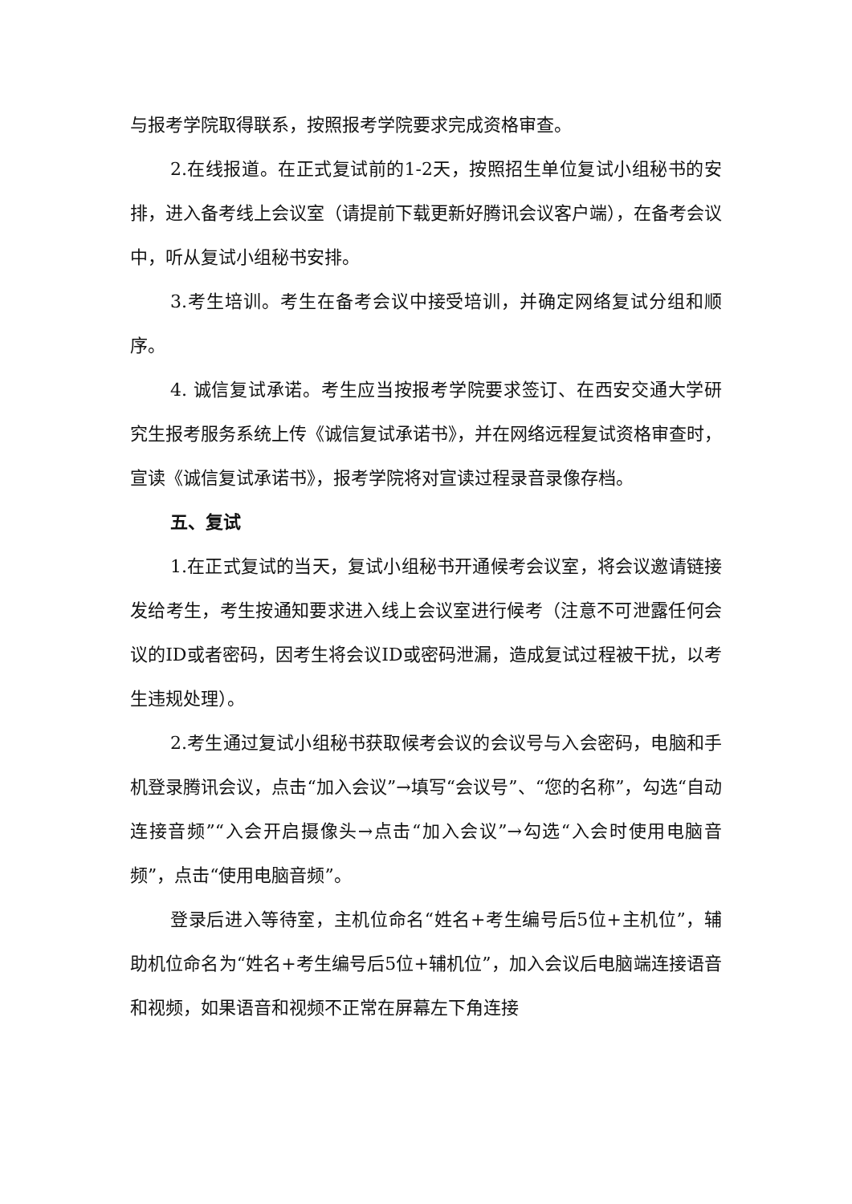与报考学院取得联系，按照报考学院要求完成资格审查。
2.在线报道。在正式复试前的1-2天，按照招生单位复试小组秘书的安排，进入备考线上会议室（请提前下载更新好腾讯会议客户端），在备考会议中，听从复试小组秘书安排。
3.考生培训。考生在备考会议中接受培训，并确定网络复试分组和顺序。
4. 诚信复试承诺。考生应当按报考学院要求签订、在西安交通大学研究生报考服务系统上传《诚信复试承诺书》，并在网络远程复试资格审查时，宣读《诚信复试承诺书》，报考学院将对宣读过程录音录像存档。
五、复试
1.在正式复试的当天，复试小组秘书开通候考会议室，将会议邀请链接发给考生，考生按通知要求进入线上会议室进行候考（注意不可泄露任何会议的ID或者密码，因考生将会议ID或密码泄漏，造成复试过程被干扰，以考生违规处理）。
2.考生通过复试小组秘书获取候考会议的会议号与入会密码，电脑和手机登录腾讯会议，点击“加入会议”→填写“会议号”、“您的名称”，勾选“自动连接音频”“入会开启摄像头→点击“加入会议”→勾选“入会时使用电脑音频”，点击“使用电脑音频”。
登录后进入等待室，主机位命名“姓名+考生编号后5位+主机位”，辅助机位命名为“姓名+考生编号后5位+辅机位”，加入会议后电脑端连接语音和视频，如果语音和视频不正常在屏幕左下角连接